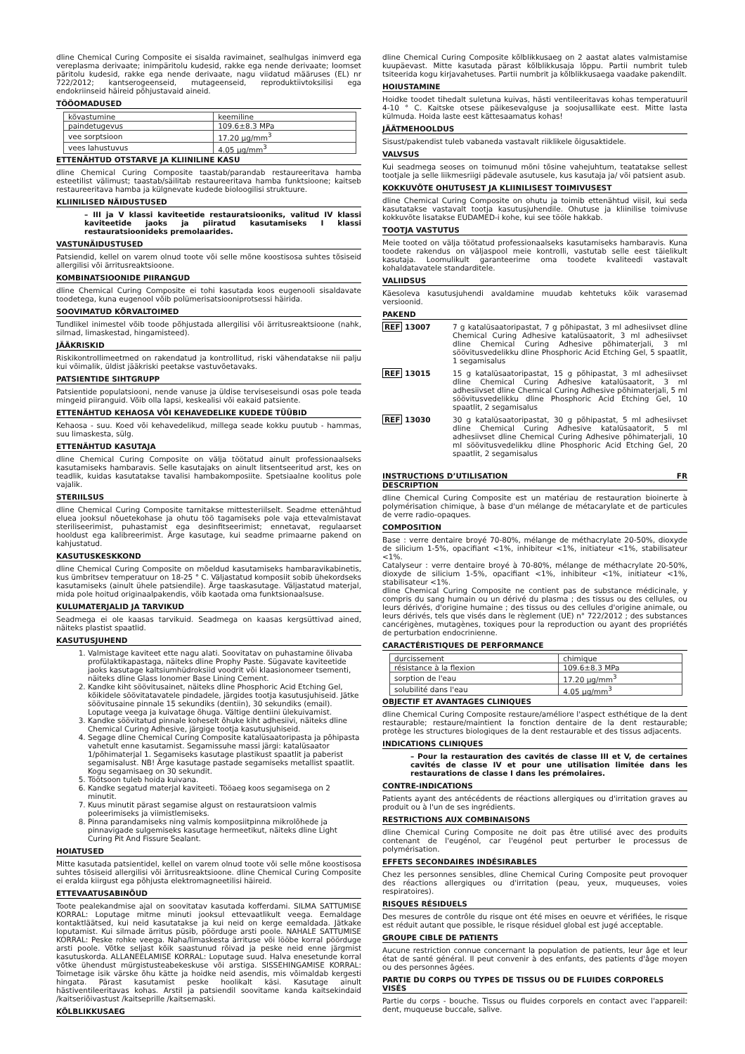dline Chemical Curing Composite ei sisalda ravimainet, sealhulgas inimverd ega vereplasma derivaate; inimpäritolu kudesid, rakke ega nende derivaate; loomset päritolu kudesid, rakke ega nende derivaate, nagu viidatud määruses (EL) nr 722/2012; kantserogeenseid, mutageenseid, reproduktiivtoksilisi ega endokriinseid häireid põhjustavaid aineid.
TÖÖOMADUSED
| kõvastumine | keemiline |
| paindetugevus | 109.6±8.3 MPa |
| vee sorptsioon | 17.20 µg/mm<sup>3</sup> |
| vees lahustuvus | 4.05 µg/mm<sup>3</sup> |
ETTENÄHTUD OTSTARVE JA KLIINILINE KASU
dline Chemical Curing Composite taastab/parandab restaureeritava hamba esteetilist välimust; taastab/säilitab restaureeritava hamba funktsioone; kaitseb restaureeritava hamba ja külgnevate kudede bioloogilisi struktuure.
KLIINILISED NÄIDUSTUSED
– III ja V klassi kaviteetide restauratsiooniks, valitud IV klassi kaviteetide jaoks ja piiratud kasutamiseks I klassi restauratsioonideks premolaarides.
VASTUNÄIDUSTUSED
Patsiendid, kellel on varem olnud toote või selle mõne koostisosa suhtes tõsiseid allergilisi või ärritusreaktsioone.
KOMBINATSIOONIDE PIIRANGUD
dline Chemical Curing Composite ei tohi kasutada koos eugenooli sisaldavate toodetega, kuna eugenool võib polümerisatsiooniprotsessi häirida.
SOOVIMATUD KÕRVALTOIMED
Tundlikel inimestel võib toode põhjustada allergilisi või ärritusreaktsioone (nahk, silmad, limaskestad, hingamisteed).
JÄÄKRISKID
Riskikontrollimeetmed on rakendatud ja kontrollitud, riski vähendatakse nii palju kui võimalik, üldist jääkriski peetakse vastuvõetavaks.
PATSIENTIDE SIHTGRUPP
Patsientide populatsiooni, nende vanuse ja üldise terviseseisundi osas pole teada mingeid piiranguid. Võib olla lapsi, keskealisi või eakaid patsiente.
ETTENÄHTUD KEHAOSA VÕI KEHAVEDELIKE KUDEDE TÜÜBID
Kehaosa - suu. Koed või kehavedelikud, millega seade kokku puutub - hammas, suu limaskesta, sülg.
ETTENÄHTUD KASUTAJA
dline Chemical Curing Composite on välja töötatud ainult professionaalseks kasutamiseks hambaravis. Selle kasutajaks on ainult litsentseeritud arst, kes on teadlik, kuidas kasutatakse tavalisi hambakomposiite. Spetsiaalne koolitus pole vajalik.
STERIILSUS
dline Chemical Curing Composite tarnitakse mittesteriilselt. Seadme ettenähtud eluea jooksul nõuetekohase ja ohutu töö tagamiseks pole vaja ettevalmistavat steriliseerimist, puhastamist ega desinfitseerimist; ennetavat, regulaarset hooldust ega kalibreerimist. Ärge kasutage, kui seadme primaarne pakend on kahjustatud.
KASUTUSKESKKOND
dline Chemical Curing Composite on mõeldud kasutamiseks hambaravikabinetis, kus ümbritsev temperatuur on 18-25 ° C. Väljastatud komposiit sobib ühekordseks kasutamiseks (ainult ühele patsiendile). Ärge taaskasutage. Väljastatud materjal, mida pole hoitud originaalpakendis, võib kaotada oma funktsionaalsuse.
KULUMATERJALID JA TARVIKUD
Seadmega ei ole kaasas tarvikuid. Seadmega on kaasas kergsüttivad ained, näiteks plastist spaatlid.
KASUTUSJUHEND
1. Valmistage kaviteet ette nagu alati. Soovitatav on puhastamine õlivaba profülaktikapastaga, näiteks dline Prophy Paste. Sügavate kaviteetide jaoks kasutage kaltsiumhüdroksiid voodrit või klaasionomeer tsementi, näiteks dline Glass Ionomer Base Lining Cement.
2. Kandke kiht söövitusainet, näiteks dline Phosphoric Acid Etching Gel, kõikidele söövitatavatele pindadele, järgides tootja kasutusjuhiseid. Jätke söövitusaine pinnale 15 sekundiks (dentiin), 30 sekundiks (email). Loputage veega ja kuivatage õhuga. Vältige dentiini ülekuivamist.
3. Kandke söövitatud pinnale koheselt õhuke kiht adhesiivi, näiteks dline Chemical Curing Adhesive, järgige tootja kasutusjuhiseid.
4. Segage dline Chemical Curing Composite katalüsaatoripasta ja põhipasta vahetult enne kasutamist. Segamissuhe massi järgi: katalüsaator 1/põhimaterjal 1. Segamiseks kasutage plastikust spaatlit ja paberist segamisalust. NB! Ärge kasutage pastade segamiseks metallist spaatlit. Kogu segamisaeg on 30 sekundit.
5. Töötsoon tuleb hoida kuivana.
6. Kandke segatud materjal kaviteeti. Tööaeg koos segamisega on 2 minutit.
7. Kuus minutit pärast segamise algust on restauratsioon valmis poleerimiseks ja viimistlemiseks.
8. Pinna parandamiseks ning valmis komposiitpinna mikrolõhede ja pinnavigade sulgemiseks kasutage hermeetikut, näiteks dline Light Curing Pit And Fissure Sealant.
HOIATUSED
Mitte kasutada patsientidel, kellel on varem olnud toote või selle mõne koostisosa suhtes tõsiseid allergilisi või ärritusreaktsioone. dline Chemical Curing Composite ei eralda kiirgust ega põhjusta elektromagneetilisi häireid.
ETTEVAATUSABINÕUD
Toote pealekandmise ajal on soovitatav kasutada kofferdami. SILMA SATTUMISE KORRAL: Loputage mitme minuti jooksul ettevaatlikult veega. Eemaldage kontaktläätsed, kui neid kasutatakse ja kui neid on kerge eemaldada. Jätkake loputamist. Kui silmade ärritus püsib, pöörduge arsti poole. NAHALE SATTUMISE KORRAL: Peske rohke veega. Naha/limaskesta ärrituse või lööbe korral pöörduge arsti poole. Võtke seljast kõik saastunud rõivad ja peske neid enne järgmist kasutuskorda. ALLANEELAMISE KORRAL: Loputage suud. Halva enesetunde korral võtke ühendust mürgistusteabekeskuse või arstiga. SISSEHINGAMISE KORRAL: Toimetage isik värske õhu kätte ja hoidke neid asendis, mis võimaldab kergesti hingata. Pärast kasutamist peske hoolikalt käsi. Kasutage ainult hästiventileeritavas kohas. Arstil ja patsiendil soovitame kanda kaitsekindaid /kaitseriõivastust /kaitseprille /kaitsemaski.
KÕLBLIKKUSAEG
dline Chemical Curing Composite kõlblikkusaeg on 2 aastat alates valmistamise kuupäevast. Mitte kasutada pärast kõlblikkusaja lõppu. Partii numbrit tuleb tsiteerida kogu kirjavahetuses. Partii numbrit ja kõlblikkusaega vaadake pakendilt.
HOIUSTAMINE
Hoidke toodet tihedalt suletuna kuivas, hästi ventileeritavas kohas temperatuuril 4-10 ° C. Kaitske otsese päikesevalguse ja soojusallikate eest. Mitte lasta külmuda. Hoida laste eest kättesaamatus kohas!
JÄÄTMEHOOLDUS
Sisust/pakendist tuleb vabaneda vastavalt riiklikele õigusaktidele.
VALVSUS
Kui seadmega seoses on toimunud mõni tõsine vahejuhtum, teatatakse sellest tootjale ja selle liikmesriigi pädevale asutusele, kus kasutaja ja/ või patsient asub.
KOKKUVÕTE OHUTUSEST JA KLIINILISEST TOIMIVUSEST
dline Chemical Curing Composite on ohutu ja toimib ettenähtud viisil, kui seda kasutatakse vastavalt tootja kasutusjuhendile. Ohutuse ja kliinilise toimivuse kokkuvõte lisatakse EUDAMED-i kohe, kui see tööle hakkab.
TOOTJA VASTUTUS
Meie tooted on välja töötatud professionaalseks kasutamiseks hambaravis. Kuna toodete rakendus on väljaspool meie kontrolli, vastutab selle eest täielikult kasutaja. Loomulikult garanteerime oma toodete kvaliteedi vastavalt kohaldatavatele standarditele.
VALIIDSUS
Käesoleva kasutusjuhendi avaldamine muudab kehtetuks kõik varasemad versioonid.
PAKEND
REF 13007 7 g katalüsaatoripastat, 7 g põhipastat, 3 ml adhesiivset dline Chemical Curing Adhesive katalüsaatorit, 3 ml adhesiivset dline Chemical Curing Adhesive põhimaterjali, 3 ml söövitusvedelikku dline Phosphoric Acid Etching Gel, 5 spaatlit, 1 segamisalus
REF 13015 15 g katalüsaatoripastat, 15 g põhipastat, 3 ml adhesiivset dline Chemical Curing Adhesive katalüsaatorit, 3 ml adhesiivset dline Chemical Curing Adhesive põhimaterjali, 5 ml söövitusvedelikku dline Phosphoric Acid Etching Gel, 10 spaatlit, 2 segamisalus
REF 13030 30 g katalüsaatoripastat, 30 g põhipastat, 5 ml adhesiivset dline Chemical Curing Adhesive katalüsaatorit, 5 ml adhesiivset dline Chemical Curing Adhesive põhimaterjali, 10 ml söövitusvedelikku dline Phosphoric Acid Etching Gel, 20 spaatlit, 2 segamisalus
INSTRUCTIONS D’UTILISATION FR
DESCRIPTION
dline Chemical Curing Composite est un matériau de restauration bioinerte à polymérisation chimique, à base d'un mélange de métacarylate et de particules de verre radio-opaques.
COMPOSITION
Base : verre dentaire broyé 70-80%, mélange de méthacrylate 20-50%, dioxyde de silicium 1-5%, opacifiant <1%, inhibiteur <1%, initiateur <1%, stabilisateur <1%.
Catalyseur : verre dentaire broyé à 70-80%, mélange de méthacrylate 20-50%, dioxyde de silicium 1-5%, opacifiant <1%, inhibiteur <1%, initiateur <1%, stabilisateur <1%.
dline Chemical Curing Composite ne contient pas de substance médicinale, y compris du sang humain ou un dérivé du plasma ; des tissus ou des cellules, ou leurs dérivés, d'origine humaine ; des tissus ou des cellules d'origine animale, ou leurs dérivés, tels que visés dans le règlement (UE) n° 722/2012 ; des substances cancérigènes, mutagènes, toxiques pour la reproduction ou ayant des propriétés de perturbation endocrinienne.
CARACTÉRISTIQUES DE PERFORMANCE
| durcissement | chimique |
| résistance à la flexion | 109.6±8.3 MPa |
| sorption de l'eau | 17.20 µg/mm<sup>3</sup> |
| solubilité dans l'eau | 4.05 µg/mm<sup>3</sup> |
OBJECTIF ET AVANTAGES CLINIQUES
dline Chemical Curing Composite restaure/améliore l'aspect esthétique de la dent restaurable; restaure/maintient la fonction dentaire de la dent restaurable; protège les structures biologiques de la dent restaurable et des tissus adjacents.
INDICATIONS CLINIQUES
– Pour la restauration des cavités de classe III et V, de certaines cavités de classe IV et pour une utilisation limitée dans les restaurations de classe I dans les prémolaires.
CONTRE-INDICATIONS
Patients ayant des antécédents de réactions allergiques ou d'irritation graves au produit ou à l'un de ses ingrédients.
RESTRICTIONS AUX COMBINAISONS
dline Chemical Curing Composite ne doit pas être utilisé avec des produits contenant de l'eugénol, car l'eugénol peut perturber le processus de polymérisation.
EFFETS SECONDAIRES INDÉSIRABLES
Chez les personnes sensibles, dline Chemical Curing Composite peut provoquer des réactions allergiques ou d'irritation (peau, yeux, muqueuses, voies respiratoires).
RISQUES RÉSIDUELS
Des mesures de contrôle du risque ont été mises en oeuvre et vérifiées, le risque est réduit autant que possible, le risque résiduel global est jugé acceptable.
GROUPE CIBLE DE PATIENTS
Aucune restriction connue concernant la population de patients, leur âge et leur état de santé général. Il peut convenir à des enfants, des patients d'âge moyen ou des personnes âgées.
PARTIE DU CORPS OU TYPES DE TISSUS OU DE FLUIDES CORPORELS VISÉS
Partie du corps - bouche. Tissus ou fluides corporels en contact avec l'appareil: dent, muqueuse buccale, salive.